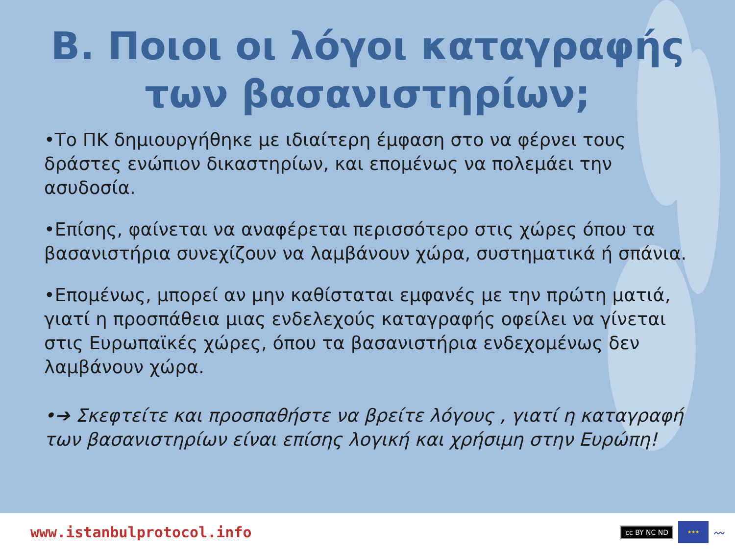Β. Ποιοι οι λόγοι καταγραφής
των βασανιστηρίων;
•Το ΠΚ δημιουργήθηκε με ιδιαίτερη έμφαση στο να φέρνει τους δράστες ενώπιον δικαστηρίων, και επομένως να πολεμάει την ασυδοσία.
•Επίσης, φαίνεται να αναφέρεται περισσότερο στις χώρες όπου τα βασανιστήρια συνεχίζουν να λαμβάνουν χώρα, συστηματικά ή σπάνια.
•Επομένως, μπορεί αν μην καθίσταται εμφανές με την πρώτη ματιά, γιατί η προσπάθεια μιας ενδελεχούς καταγραφής οφείλει να γίνεται στις Ευρωπαϊκές χώρες, όπου τα βασανιστήρια ενδεχομένως δεν λαμβάνουν χώρα.
•➔ Σκεφτείτε και προσπαθήστε να βρείτε λόγους , γιατί η καταγραφή των βασανιστηρίων είναι επίσης λογική και χρήσιμη στην Ευρώπη!
www.istanbulprotocol.info
cc BY NC ND
★★★
〰